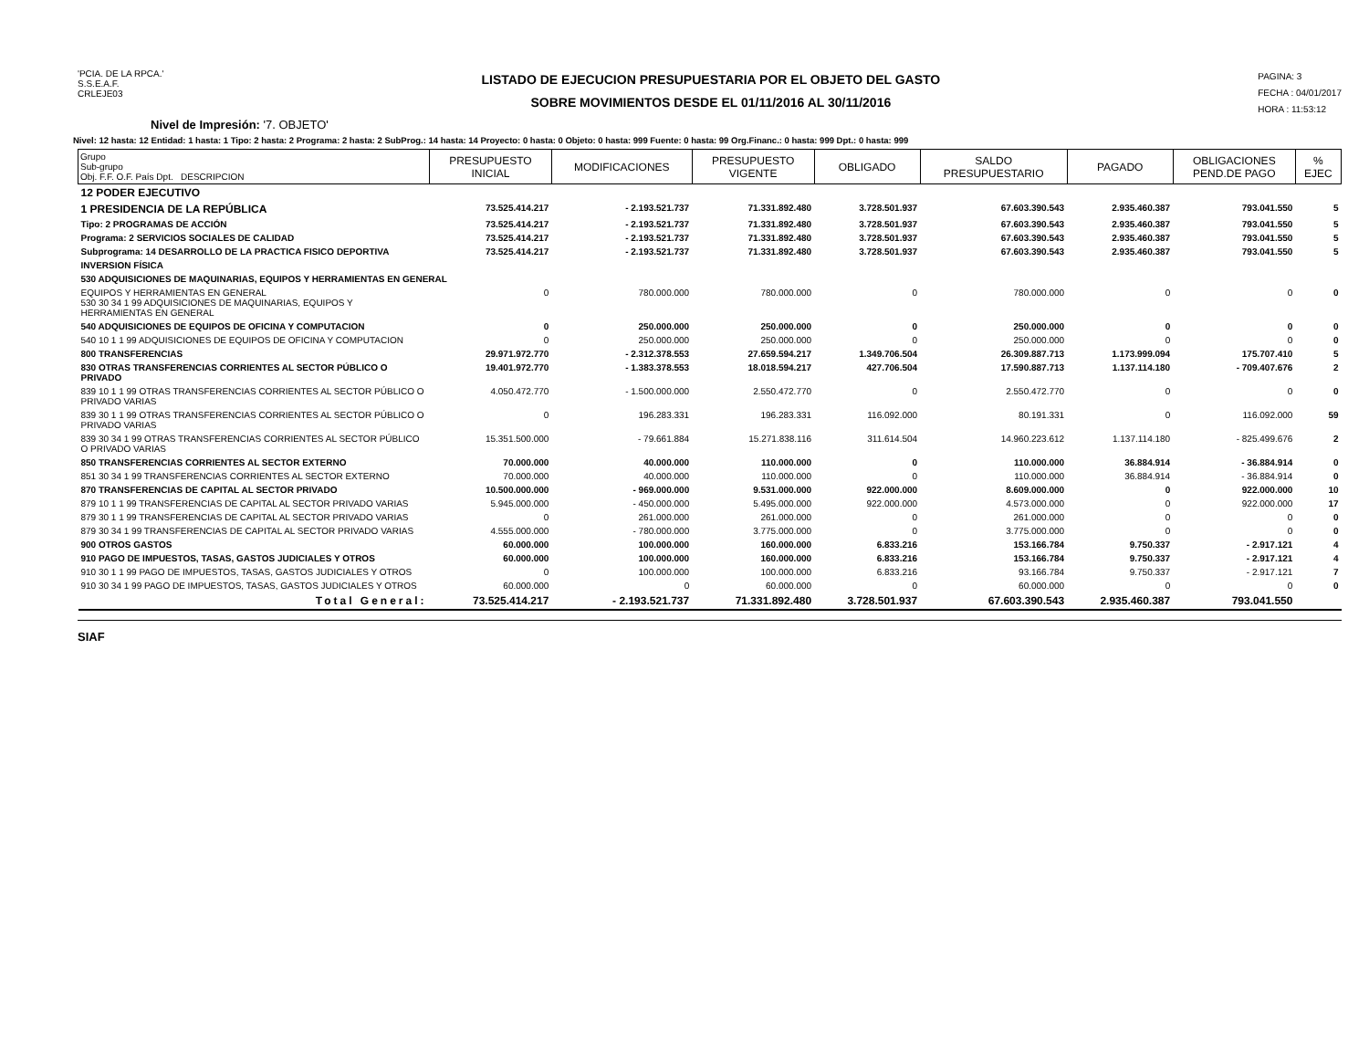'PCIA. DE LA RPCA.'
S.S.E.A.F.
CRLEJE03
LISTADO DE EJECUCION PRESUPUESTARIA POR EL OBJETO DEL GASTO
SOBRE MOVIMIENTOS DESDE EL 01/11/2016 AL 30/11/2016
PAGINA: 3
FECHA : 04/01/2017
HORA : 11:53:12
Nivel de Impresión: '7. OBJETO'
Nivel: 12 hasta: 12 Entidad: 1 hasta: 1 Tipo: 2 hasta: 2 Programa: 2 hasta: 2 SubProg.: 14 hasta: 14 Proyecto: 0 hasta: 0 Objeto: 0 hasta: 999 Fuente: 0 hasta: 99 Org.Financ.: 0 hasta: 999 Dpt.: 0 hasta: 999
| Grupo Sub-grupo Obj. F.F. O.F. País Dpt. DESCRIPCION | PRESUPUESTO INICIAL | MODIFICACIONES | PRESUPUESTO VIGENTE | OBLIGADO | SALDO PRESUPUESTARIO | PAGADO | OBLIGACIONES PEND.DE PAGO | % EJEC |
| --- | --- | --- | --- | --- | --- | --- | --- | --- |
| 12 PODER EJECUTIVO | | | | | | | | |
| 1 PRESIDENCIA DE LA REPÚBLICA | 73.525.414.217 | - 2.193.521.737 | 71.331.892.480 | 3.728.501.937 | 67.603.390.543 | 2.935.460.387 | 793.041.550 | 5 |
| Tipo: 2 PROGRAMAS DE ACCIÓN | 73.525.414.217 | - 2.193.521.737 | 71.331.892.480 | 3.728.501.937 | 67.603.390.543 | 2.935.460.387 | 793.041.550 | 5 |
| Programa: 2 SERVICIOS SOCIALES DE CALIDAD | 73.525.414.217 | - 2.193.521.737 | 71.331.892.480 | 3.728.501.937 | 67.603.390.543 | 2.935.460.387 | 793.041.550 | 5 |
| Subprograma: 14 DESARROLLO DE LA PRACTICA FISICO DEPORTIVA | 73.525.414.217 | - 2.193.521.737 | 71.331.892.480 | 3.728.501.937 | 67.603.390.543 | 2.935.460.387 | 793.041.550 | 5 |
| INVERSION FÍSICA | | | | | | | | |
| 530 ADQUISICIONES DE MAQUINARIAS, EQUIPOS Y HERRAMIENTAS EN GENERAL | | | | | | | | |
| EQUIPOS Y HERRAMIENTAS EN GENERAL 530 30 34 1 99 ADQUISICIONES DE MAQUINARIAS, EQUIPOS Y HERRAMIENTAS EN GENERAL | 0 | 780.000.000 | 780.000.000 | 0 | 780.000.000 | 0 | 0 | 0 |
| 540 ADQUISICIONES DE EQUIPOS DE OFICINA Y COMPUTACION | 0 | 250.000.000 | 250.000.000 | 0 | 250.000.000 | 0 | 0 | 0 |
| 540 10 1 1 99 ADQUISICIONES DE EQUIPOS DE OFICINA Y COMPUTACION | 0 | 250.000.000 | 250.000.000 | 0 | 250.000.000 | 0 | 0 | 0 |
| 800 TRANSFERENCIAS | 29.971.972.770 | - 2.312.378.553 | 27.659.594.217 | 1.349.706.504 | 26.309.887.713 | 1.173.999.094 | 175.707.410 | 5 |
| 830 OTRAS TRANSFERENCIAS CORRIENTES AL SECTOR PÚBLICO O PRIVADO | 19.401.972.770 | - 1.383.378.553 | 18.018.594.217 | 427.706.504 | 17.590.887.713 | 1.137.114.180 | - 709.407.676 | 2 |
| 839 10 1 1 99 OTRAS TRANSFERENCIAS CORRIENTES AL SECTOR PÚBLICO O PRIVADO VARIAS | 4.050.472.770 | - 1.500.000.000 | 2.550.472.770 | 0 | 2.550.472.770 | 0 | 0 | 0 |
| 839 30 1 1 99 OTRAS TRANSFERENCIAS CORRIENTES AL SECTOR PÚBLICO O PRIVADO VARIAS | 0 | 196.283.331 | 196.283.331 | 116.092.000 | 80.191.331 | 0 | 116.092.000 | 59 |
| 839 30 34 1 99 OTRAS TRANSFERENCIAS CORRIENTES AL SECTOR PÚBLICO O PRIVADO VARIAS | 15.351.500.000 | - 79.661.884 | 15.271.838.116 | 311.614.504 | 14.960.223.612 | 1.137.114.180 | - 825.499.676 | 2 |
| 850 TRANSFERENCIAS CORRIENTES AL SECTOR EXTERNO | 70.000.000 | 40.000.000 | 110.000.000 | 0 | 110.000.000 | 36.884.914 | - 36.884.914 | 0 |
| 851 30 34 1 99 TRANSFERENCIAS CORRIENTES AL SECTOR EXTERNO | 70.000.000 | 40.000.000 | 110.000.000 | 0 | 110.000.000 | 36.884.914 | - 36.884.914 | 0 |
| 870 TRANSFERENCIAS DE CAPITAL AL SECTOR PRIVADO | 10.500.000.000 | - 969.000.000 | 9.531.000.000 | 922.000.000 | 8.609.000.000 | 0 | 922.000.000 | 10 |
| 879 10 1 1 99 TRANSFERENCIAS DE CAPITAL AL SECTOR PRIVADO VARIAS | 5.945.000.000 | - 450.000.000 | 5.495.000.000 | 922.000.000 | 4.573.000.000 | 0 | 922.000.000 | 17 |
| 879 30 1 1 99 TRANSFERENCIAS DE CAPITAL AL SECTOR PRIVADO VARIAS | 0 | 261.000.000 | 261.000.000 | 0 | 261.000.000 | 0 | 0 | 0 |
| 879 30 34 1 99 TRANSFERENCIAS DE CAPITAL AL SECTOR PRIVADO VARIAS | 4.555.000.000 | - 780.000.000 | 3.775.000.000 | 0 | 3.775.000.000 | 0 | 0 | 0 |
| 900 OTROS GASTOS | 60.000.000 | 100.000.000 | 160.000.000 | 6.833.216 | 153.166.784 | 9.750.337 | - 2.917.121 | 4 |
| 910 PAGO DE IMPUESTOS, TASAS, GASTOS JUDICIALES Y OTROS | 60.000.000 | 100.000.000 | 160.000.000 | 6.833.216 | 153.166.784 | 9.750.337 | - 2.917.121 | 4 |
| 910 30 1 1 99 PAGO DE IMPUESTOS, TASAS, GASTOS JUDICIALES Y OTROS | 0 | 100.000.000 | 100.000.000 | 6.833.216 | 93.166.784 | 9.750.337 | - 2.917.121 | 7 |
| 910 30 34 1 99 PAGO DE IMPUESTOS, TASAS, GASTOS JUDICIALES Y OTROS | 60.000.000 | 0 | 60.000.000 | 0 | 60.000.000 | 0 | 0 | 0 |
| Total General: | 73.525.414.217 | - 2.193.521.737 | 71.331.892.480 | 3.728.501.937 | 67.603.390.543 | 2.935.460.387 | 793.041.550 | |
SIAF